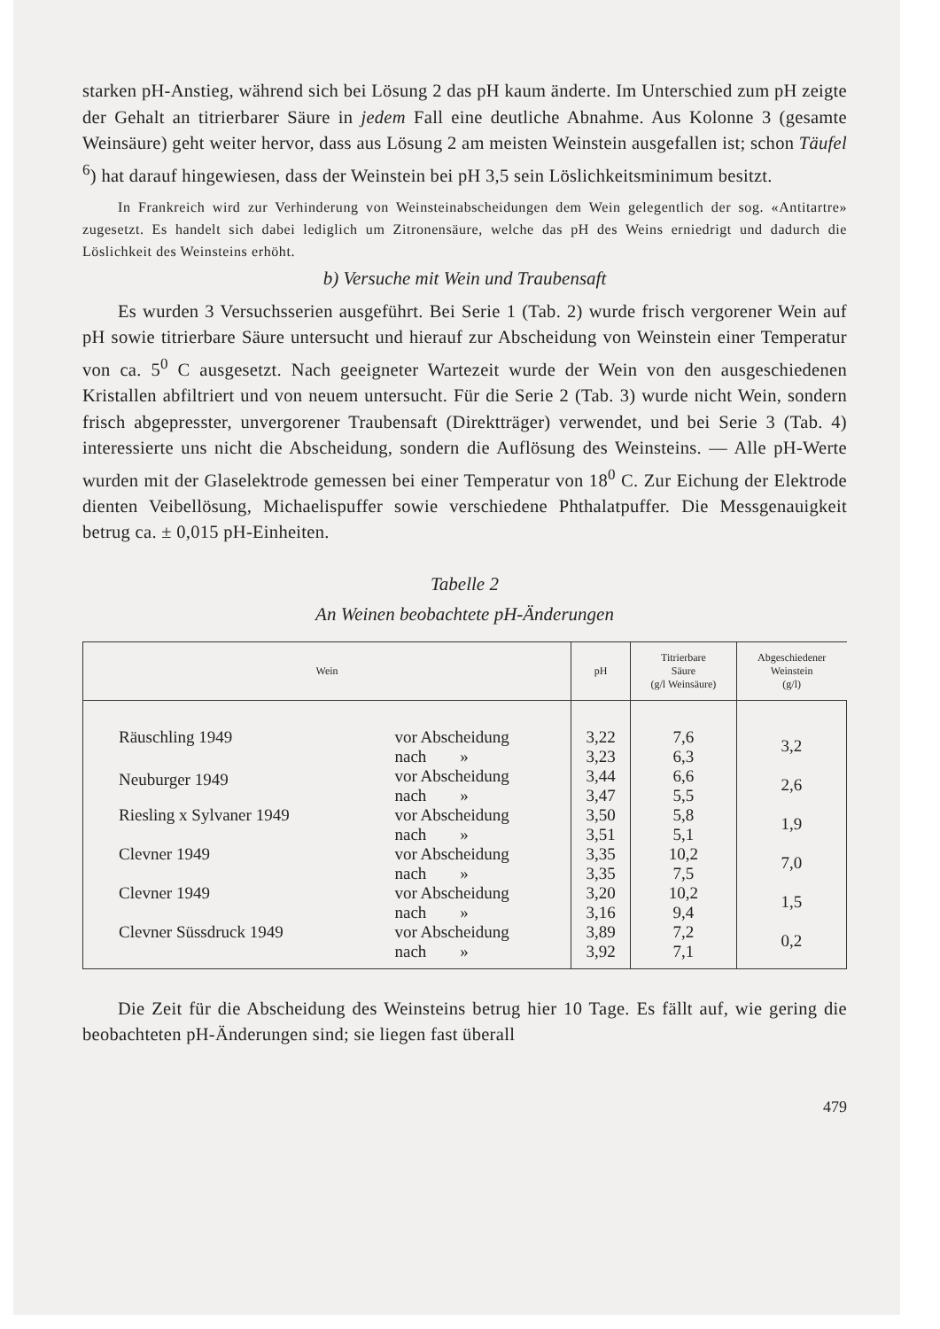starken pH-Anstieg, während sich bei Lösung 2 das pH kaum änderte. Im Unterschied zum pH zeigte der Gehalt an titrierbarer Säure in jedem Fall eine deutliche Abnahme. Aus Kolonne 3 (gesamte Weinsäure) geht weiter hervor, dass aus Lösung 2 am meisten Weinstein ausgefallen ist; schon Täufel <sup>6</sup>) hat darauf hingewiesen, dass der Weinstein bei pH 3,5 sein Löslichkeitsminimum besitzt.
In Frankreich wird zur Verhinderung von Weinsteinabscheidungen dem Wein gelegentlich der sog. «Antitartre» zugesetzt. Es handelt sich dabei lediglich um Zitronensäure, welche das pH des Weins erniedrigt und dadurch die Löslichkeit des Weinsteins erhöht.
b) Versuche mit Wein und Traubensaft
Es wurden 3 Versuchsserien ausgeführt. Bei Serie 1 (Tab. 2) wurde frisch vergorener Wein auf pH sowie titrierbare Säure untersucht und hierauf zur Abscheidung von Weinstein einer Temperatur von ca. 5<sup>0</sup> C ausgesetzt. Nach geeigneter Wartezeit wurde der Wein von den ausgeschiedenen Kristallen abfiltriert und von neuem untersucht. Für die Serie 2 (Tab. 3) wurde nicht Wein, sondern frisch abgepresster, unvergorener Traubensaft (Direktträger) verwendet, und bei Serie 3 (Tab. 4) interessierte uns nicht die Abscheidung, sondern die Auflösung des Weinsteins. — Alle pH-Werte wurden mit der Glaselektrode gemessen bei einer Temperatur von 18<sup>0</sup> C. Zur Eichung der Elektrode dienten Veibellösung, Michaelispuffer sowie verschiedene Phthalatpuffer. Die Messgenauigkeit betrug ca. ± 0,015 pH-Einheiten.
Tabelle 2
An Weinen beobachtete pH-Änderungen
| Wein | | pH | Titrierbare Säure (g/l Weinsäure) | Abgeschiedener Weinstein (g/l) |
| --- | --- | --- | --- | --- |
| Räuschling 1949 | vor Abscheidung nach » | 3,22 3,23 | 7,6 6,3 | 3,2 |
| Neuburger 1949 | vor Abscheidung nach » | 3,44 3,47 | 6,6 5,5 | 2,6 |
| Riesling x Sylvaner 1949 | vor Abscheidung nach » | 3,50 3,51 | 5,8 5,1 | 1,9 |
| Clevner 1949 | vor Abscheidung nach » | 3,35 3,35 | 10,2 7,5 | 7,0 |
| Clevner 1949 | vor Abscheidung nach » | 3,20 3,16 | 10,2 9,4 | 1,5 |
| Clevner Süssdruck 1949 | vor Abscheidung nach » | 3,89 3,92 | 7,2 7,1 | 0,2 |
Die Zeit für die Abscheidung des Weinsteins betrug hier 10 Tage. Es fällt auf, wie gering die beobachteten pH-Änderungen sind; sie liegen fast überall
479